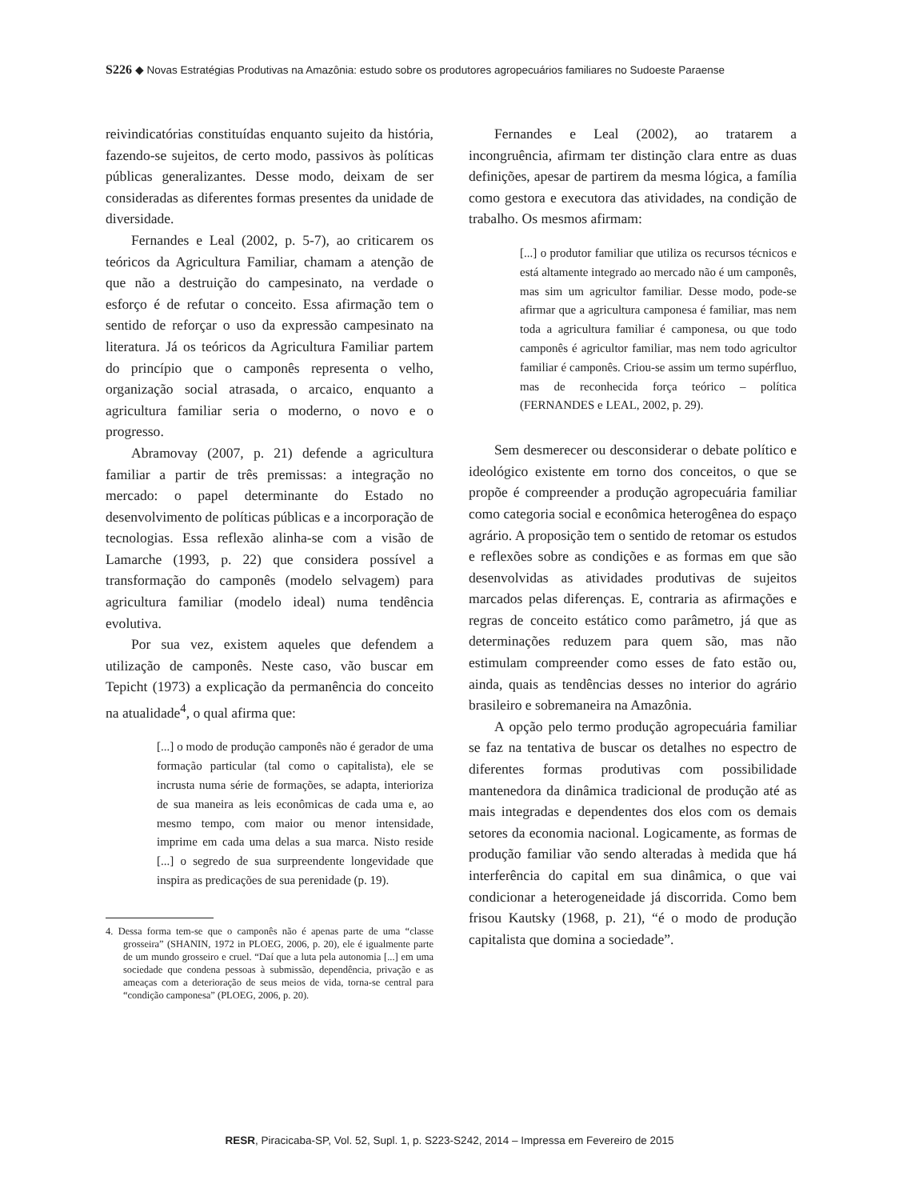S226 ◆ Novas Estratégias Produtivas na Amazônia: estudo sobre os produtores agropecuários familiares no Sudoeste Paraense
reivindicatórias constituídas enquanto sujeito da história, fazendo-se sujeitos, de certo modo, passivos às políticas públicas generalizantes. Desse modo, deixam de ser consideradas as diferentes formas presentes da unidade de diversidade.
Fernandes e Leal (2002, p. 5-7), ao criticarem os teóricos da Agricultura Familiar, chamam a atenção de que não a destruição do campesinato, na verdade o esforço é de refutar o conceito. Essa afirmação tem o sentido de reforçar o uso da expressão campesinato na literatura. Já os teóricos da Agricultura Familiar partem do princípio que o camponês representa o velho, organização social atrasada, o arcaico, enquanto a agricultura familiar seria o moderno, o novo e o progresso.
Abramovay (2007, p. 21) defende a agricultura familiar a partir de três premissas: a integração no mercado: o papel determinante do Estado no desenvolvimento de políticas públicas e a incorporação de tecnologias. Essa reflexão alinha-se com a visão de Lamarche (1993, p. 22) que considera possível a transformação do camponês (modelo selvagem) para agricultura familiar (modelo ideal) numa tendência evolutiva.
Por sua vez, existem aqueles que defendem a utilização de camponês. Neste caso, vão buscar em Tepicht (1973) a explicação da permanência do conceito na atualidade<sup>4</sup>, o qual afirma que:
[...] o modo de produção camponês não é gerador de uma formação particular (tal como o capitalista), ele se incrusta numa série de formações, se adapta, interioriza de sua maneira as leis econômicas de cada uma e, ao mesmo tempo, com maior ou menor intensidade, imprime em cada uma delas a sua marca. Nisto reside [...] o segredo de sua surpreendente longevidade que inspira as predicações de sua perenidade (p. 19).
4. Dessa forma tem-se que o camponês não é apenas parte de uma “classe grosseira” (SHANIN, 1972 in PLOEG, 2006, p. 20), ele é igualmente parte de um mundo grosseiro e cruel. “Daí que a luta pela autonomia [...] em uma sociedade que condena pessoas à submissão, dependência, privação e as ameaças com a deterioração de seus meios de vida, torna-se central para “condição camponesa” (PLOEG, 2006, p. 20).
Fernandes e Leal (2002), ao tratarem a incongruência, afirmam ter distinção clara entre as duas definições, apesar de partirem da mesma lógica, a família como gestora e executora das atividades, na condição de trabalho. Os mesmos afirmam:
[...] o produtor familiar que utiliza os recursos técnicos e está altamente integrado ao mercado não é um camponês, mas sim um agricultor familiar. Desse modo, pode-se afirmar que a agricultura camponesa é familiar, mas nem toda a agricultura familiar é camponesa, ou que todo camponês é agricultor familiar, mas nem todo agricultor familiar é camponês. Criou-se assim um termo supérfluo, mas de reconhecida força teórico – política (FERNANDES e LEAL, 2002, p. 29).
Sem desmerecer ou desconsiderar o debate político e ideológico existente em torno dos conceitos, o que se propõe é compreender a produção agropecuária familiar como categoria social e econômica heterogênea do espaço agrário. A proposição tem o sentido de retomar os estudos e reflexões sobre as condições e as formas em que são desenvolvidas as atividades produtivas de sujeitos marcados pelas diferenças. E, contraria as afirmações e regras de conceito estático como parâmetro, já que as determinações reduzem para quem são, mas não estimulam compreender como esses de fato estão ou, ainda, quais as tendências desses no interior do agrário brasileiro e sobremaneira na Amazônia.
A opção pelo termo produção agropecuária familiar se faz na tentativa de buscar os detalhes no espectro de diferentes formas produtivas com possibilidade mantenedora da dinâmica tradicional de produção até as mais integradas e dependentes dos elos com os demais setores da economia nacional. Logicamente, as formas de produção familiar vão sendo alteradas à medida que há interferência do capital em sua dinâmica, o que vai condicionar a heterogeneidade já discorrida. Como bem frisou Kautsky (1968, p. 21), “é o modo de produção capitalista que domina a sociedade”.
RESR, Piracicaba-SP, Vol. 52, Supl. 1, p. S223-S242, 2014 – Impressa em Fevereiro de 2015